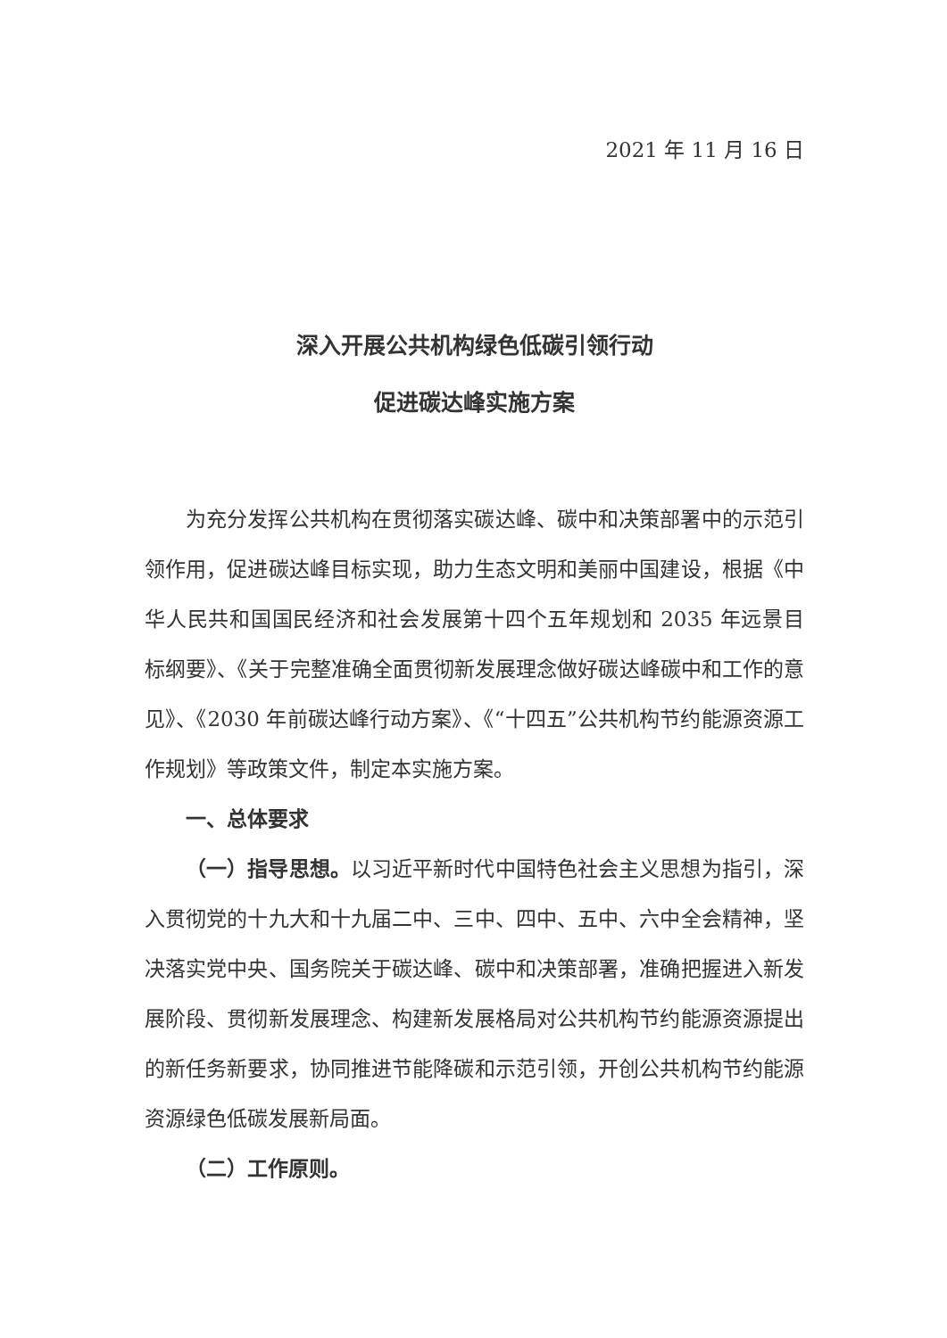2021 年 11 月 16 日
深入开展公共机构绿色低碳引领行动
促进碳达峰实施方案
为充分发挥公共机构在贯彻落实碳达峰、碳中和决策部署中的示范引领作用，促进碳达峰目标实现，助力生态文明和美丽中国建设，根据《中华人民共和国国民经济和社会发展第十四个五年规划和 2035 年远景目标纲要》、《关于完整准确全面贯彻新发展理念做好碳达峰碳中和工作的意见》、《2030 年前碳达峰行动方案》、《“十四五”公共机构节约能源资源工作规划》等政策文件，制定本实施方案。
一、总体要求
（一）指导思想。以习近平新时代中国特色社会主义思想为指引，深入贯彻党的十九大和十九届二中、三中、四中、五中、六中全会精神，坚决落实党中央、国务院关于碳达峰、碳中和决策部署，准确把握进入新发展阶段、贯彻新发展理念、构建新发展格局对公共机构节约能源资源提出的新任务新要求，协同推进节能降碳和示范引领，开创公共机构节约能源资源绿色低碳发展新局面。
（二）工作原则。